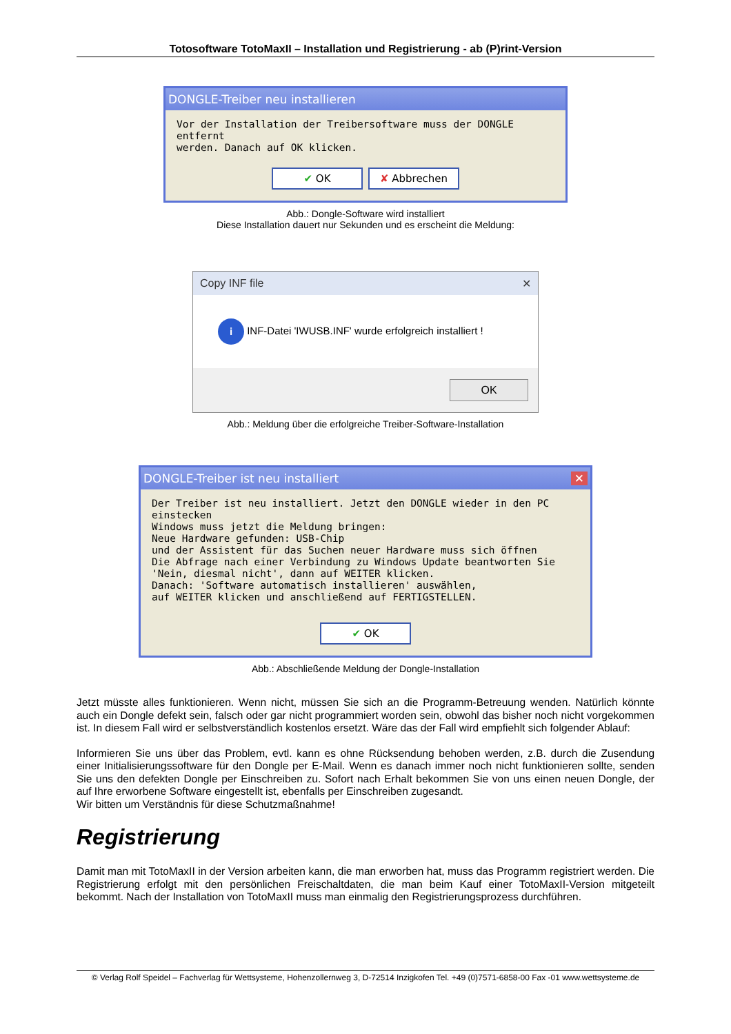Totosoftware TotoMaxII – Installation und Registrierung - ab (P)rint-Version
DONGLE-Treiber neu installieren
Vor der Installation der Treibersoftware muss der DONGLE entfernt
werden. Danach auf OK klicken.
✔ OK ✘ Abbrechen
Abb.: Dongle-Software wird installiert
Diese Installation dauert nur Sekunden und es erscheint die Meldung:
Copy INF file ✕
i INF-Datei 'IWUSB.INF' wurde erfolgreich installiert !
OK
Abb.: Meldung über die erfolgreiche Treiber-Software-Installation
DONGLE-Treiber ist neu installiert ✕
Der Treiber ist neu installiert. Jetzt den DONGLE wieder in den PC einstecken
Windows muss jetzt die Meldung bringen:
Neue Hardware gefunden: USB-Chip
und der Assistent für das Suchen neuer Hardware muss sich öffnen
Die Abfrage nach einer Verbindung zu Windows Update beantworten Sie
'Nein, diesmal nicht', dann auf WEITER klicken.
Danach: 'Software automatisch installieren' auswählen,
auf WEITER klicken und anschließend auf FERTIGSTELLEN.
✔ OK
Abb.: Abschließende Meldung der Dongle-Installation
Jetzt müsste alles funktionieren. Wenn nicht, müssen Sie sich an die Programm-Betreuung wenden. Natürlich könnte auch ein Dongle defekt sein, falsch oder gar nicht programmiert worden sein, obwohl das bisher noch nicht vorgekommen ist. In diesem Fall wird er selbstverständlich kostenlos ersetzt. Wäre das der Fall wird empfiehlt sich folgender Ablauf:
Informieren Sie uns über das Problem, evtl. kann es ohne Rücksendung behoben werden, z.B. durch die Zusendung einer Initialisierungssoftware für den Dongle per E-Mail. Wenn es danach immer noch nicht funktionieren sollte, senden Sie uns den defekten Dongle per Einschreiben zu. Sofort nach Erhalt bekommen Sie von uns einen neuen Dongle, der auf Ihre erworbene Software eingestellt ist, ebenfalls per Einschreiben zugesandt.
Wir bitten um Verständnis für diese Schutzmaßnahme!
Registrierung
Damit man mit TotoMaxII in der Version arbeiten kann, die man erworben hat, muss das Programm registriert werden. Die Registrierung erfolgt mit den persönlichen Freischaltdaten, die man beim Kauf einer TotoMaxII-Version mitgeteilt bekommt. Nach der Installation von TotoMaxII muss man einmalig den Registrierungsprozess durchführen.
© Verlag Rolf Speidel – Fachverlag für Wettsysteme, Hohenzollernweg 3, D-72514 Inzigkofen Tel. +49 (0)7571-6858-00 Fax -01 www.wettsysteme.de